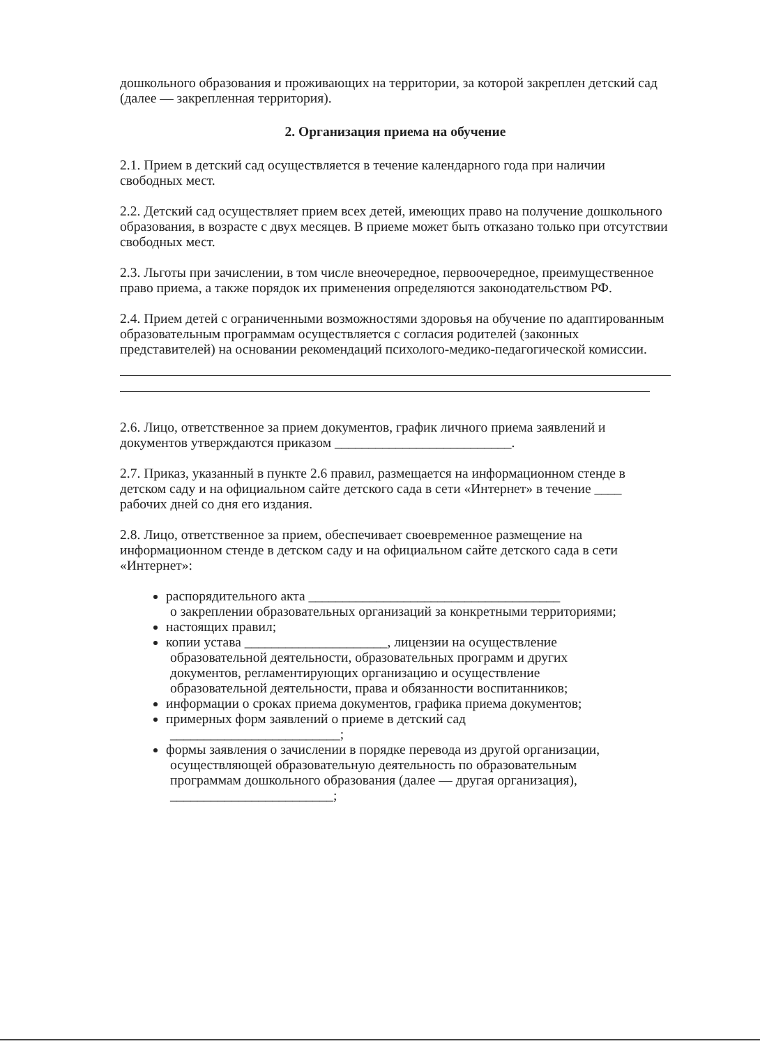дошкольного образования и проживающих на территории, за которой закреплен детский сад (далее — закрепленная территория).
2. Организация приема на обучение
2.1. Прием в детский сад осуществляется в течение календарного года при наличии свободных мест.
2.2. Детский сад осуществляет прием всех детей, имеющих право на получение дошкольного образования, в возрасте с двух месяцев. В приеме может быть отказано только при отсутствии свободных мест.
2.3. Льготы при зачислении, в том числе внеочередное, первоочередное, преимущественное право приема, а также порядок их применения определяются законодательством РФ.
2.4. Прием детей с ограниченными возможностями здоровья на обучение по адаптированным образовательным программам осуществляется с согласия родителей (законных представителей) на основании рекомендаций психолого-медико-педагогической комиссии.
2.6. Лицо, ответственное за прием документов, график личного приема заявлений и документов утверждаются приказом __________________________.
2.7. Приказ, указанный в пункте 2.6 правил, размещается на информационном стенде в детском саду и на официальном сайте детского сада в сети «Интернет» в течение ____ рабочих дней со дня его издания.
2.8. Лицо, ответственное за прием, обеспечивает своевременное размещение на информационном стенде в детском саду и на официальном сайте детского сада в сети «Интернет»:
распорядительного акта _____________________________________
о закреплении образовательных организаций за конкретными территориями;
настоящих правил;
копии устава _____________________, лицензии на осуществление
образовательной деятельности, образовательных программ и других
документов, регламентирующих организацию и осуществление
образовательной деятельности, права и обязанности воспитанников;
информации о сроках приема документов, графика приема документов;
примерных форм заявлений о приеме в детский сад
_________________________;
формы заявления о зачислении в порядке перевода из другой организации,
осуществляющей образовательную деятельность по образовательным
программам дошкольного образования (далее — другая организация),
________________________;